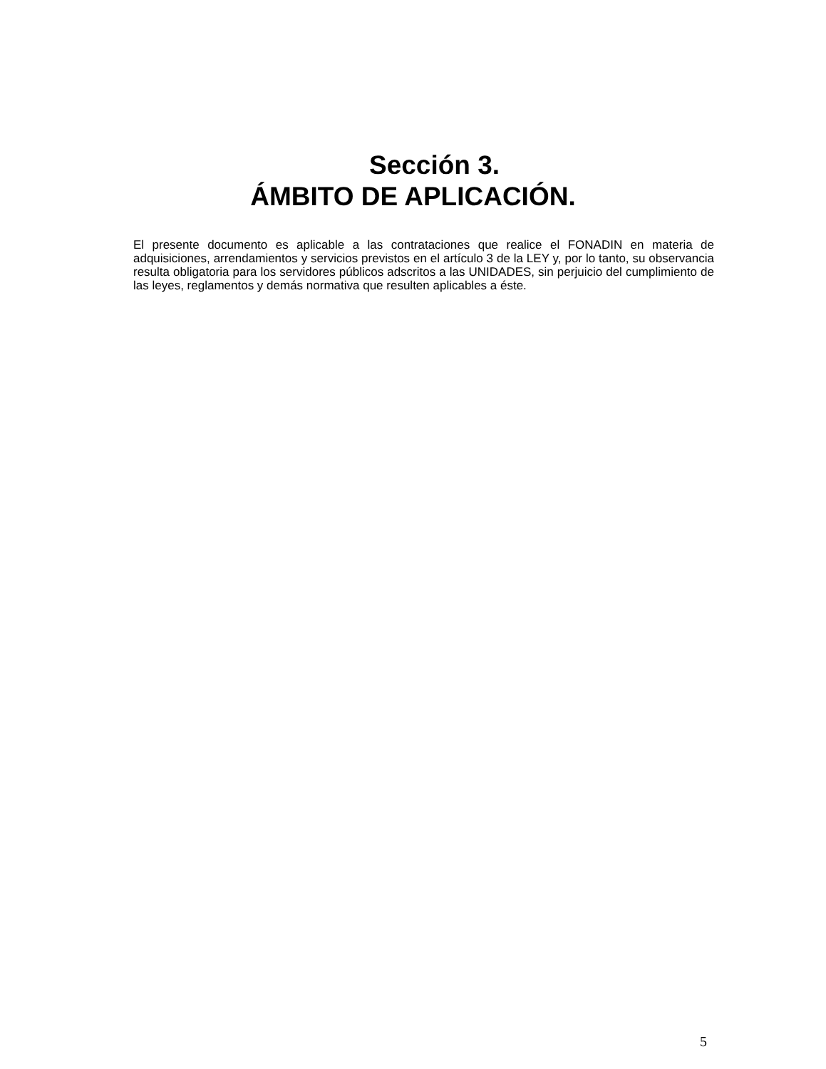Sección 3.
ÁMBITO DE APLICACIÓN.
El presente documento es aplicable a las contrataciones que realice el FONADIN en materia de adquisiciones, arrendamientos y servicios previstos en el artículo 3 de la LEY y, por lo tanto, su observancia resulta obligatoria para los servidores públicos adscritos a las UNIDADES, sin perjuicio del cumplimiento de las leyes, reglamentos y demás normativa que resulten aplicables a éste.
5